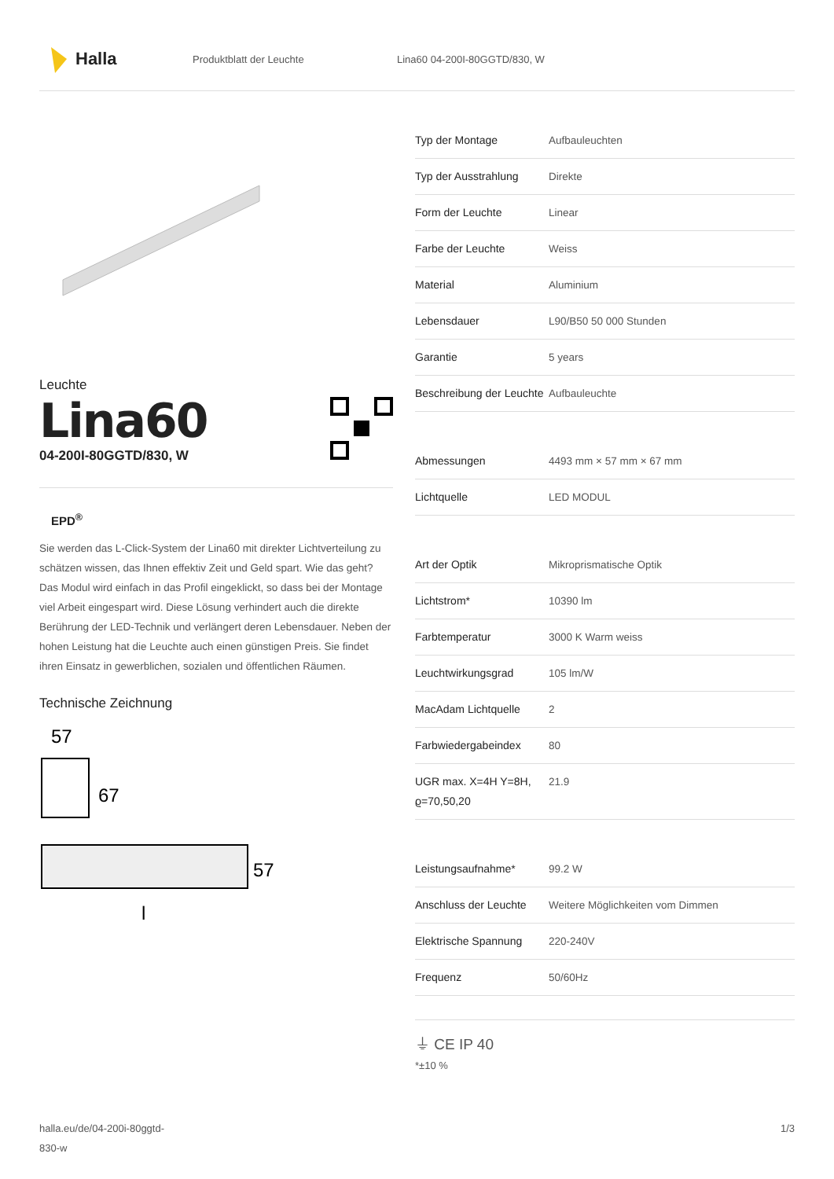Halla
Produktblatt der Leuchte Lina60 04-200I-80GGTD/830, W
Leuchte
Lina60
04-200I-80GGTD/830, W
EPD<sup>®</sup>
Sie werden das L-Click-System der Lina60 mit direkter Lichtverteilung zu schätzen wissen, das Ihnen effektiv Zeit und Geld spart. Wie das geht? Das Modul wird einfach in das Profil eingeklickt, so dass bei der Montage viel Arbeit eingespart wird. Diese Lösung verhindert auch die direkte Berührung der LED-Technik und verlängert deren Lebensdauer. Neben der hohen Leistung hat die Leuchte auch einen günstigen Preis. Sie findet ihren Einsatz in gewerblichen, sozialen und öffentlichen Räumen.
Technische Zeichnung
57
67
57
l
| Typ der Montage | Aufbauleuchten |
| Typ der Ausstrahlung | Direkte |
| Form der Leuchte | Linear |
| Farbe der Leuchte | Weiss |
| Material | Aluminium |
| Lebensdauer | L90/B50 50 000 Stunden |
| Garantie | 5 years |
| Beschreibung der Leuchte | Aufbauleuchte |
| Abmessungen | 4493 mm × 57 mm × 67 mm |
| Lichtquelle | LED MODUL |
| Art der Optik | Mikroprismatische Optik |
| Lichtstrom* | 10390 lm |
| Farbtemperatur | 3000 K Warm weiss |
| Leuchtwirkungsgrad | 105 lm/W |
| MacAdam Lichtquelle | 2 |
| Farbwiedergabeindex | 80 |
| UGR max. X=4H Y=8H, ϱ=70,50,20 | 21.9 |
| Leistungsaufnahme* | 99.2 W |
| Anschluss der Leuchte | Weitere Möglichkeiten vom Dimmen |
| Elektrische Spannung | 220-240V |
| Frequenz | 50/60Hz |
⏚ CE IP 40
*±10 %
halla.eu/de/04-200i-80ggtd-
830-w
1/3